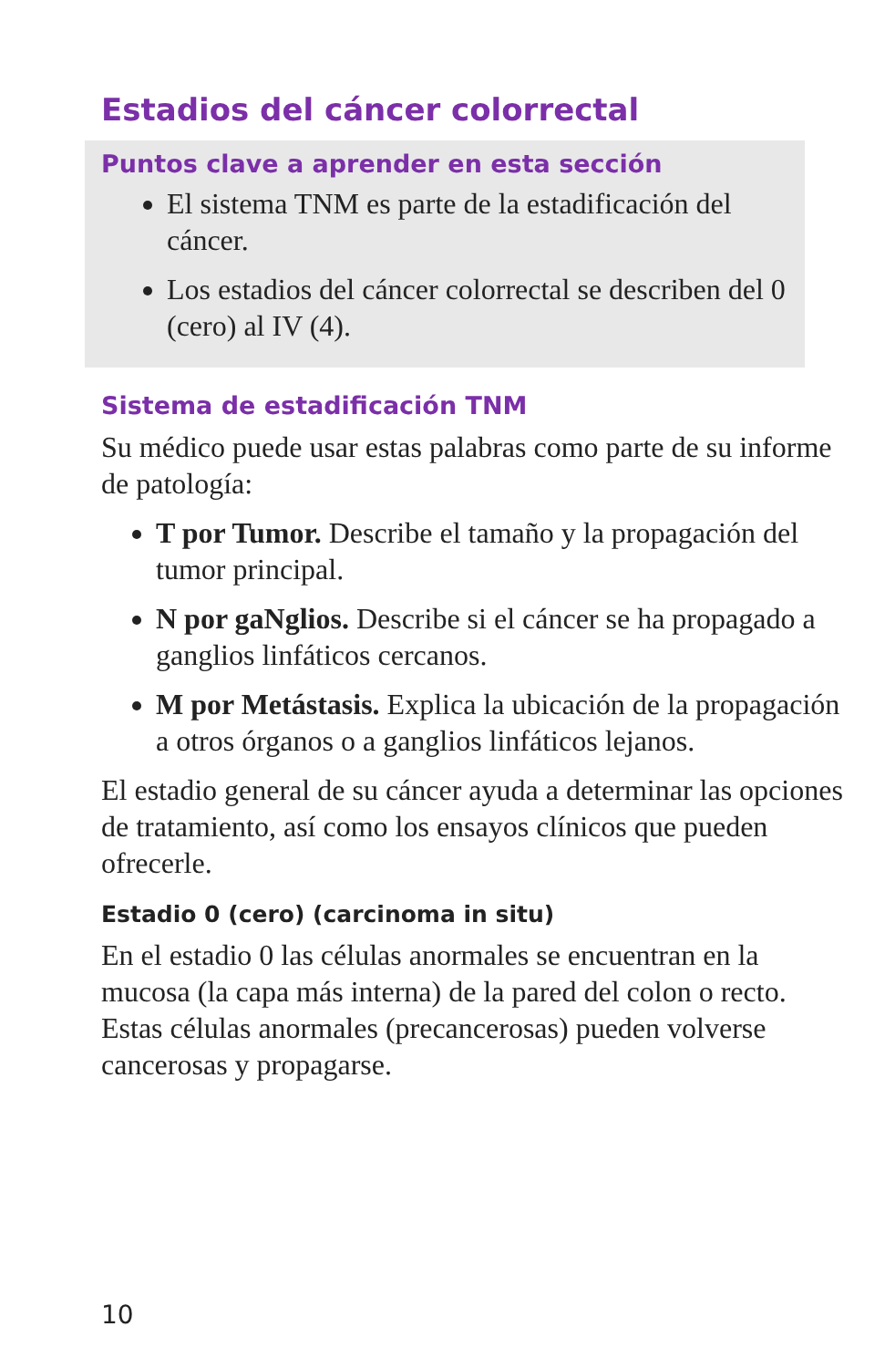Estadios del cáncer colorrectal
Puntos clave a aprender en esta sección
El sistema TNM es parte de la estadificación del cáncer.
Los estadios del cáncer colorrectal se describen del 0 (cero) al IV (4).
Sistema de estadificación TNM
Su médico puede usar estas palabras como parte de su informe de patología:
T por Tumor. Describe el tamaño y la propagación del tumor principal.
N por gaNglios. Describe si el cáncer se ha propagado a ganglios linfáticos cercanos.
M por Metástasis. Explica la ubicación de la propagación a otros órganos o a ganglios linfáticos lejanos.
El estadio general de su cáncer ayuda a determinar las opciones de tratamiento, así como los ensayos clínicos que pueden ofrecerle.
Estadio 0 (cero) (carcinoma in situ)
En el estadio 0 las células anormales se encuentran en la mucosa (la capa más interna) de la pared del colon o recto. Estas células anormales (precancerosas) pueden volverse cancerosas y propagarse.
10